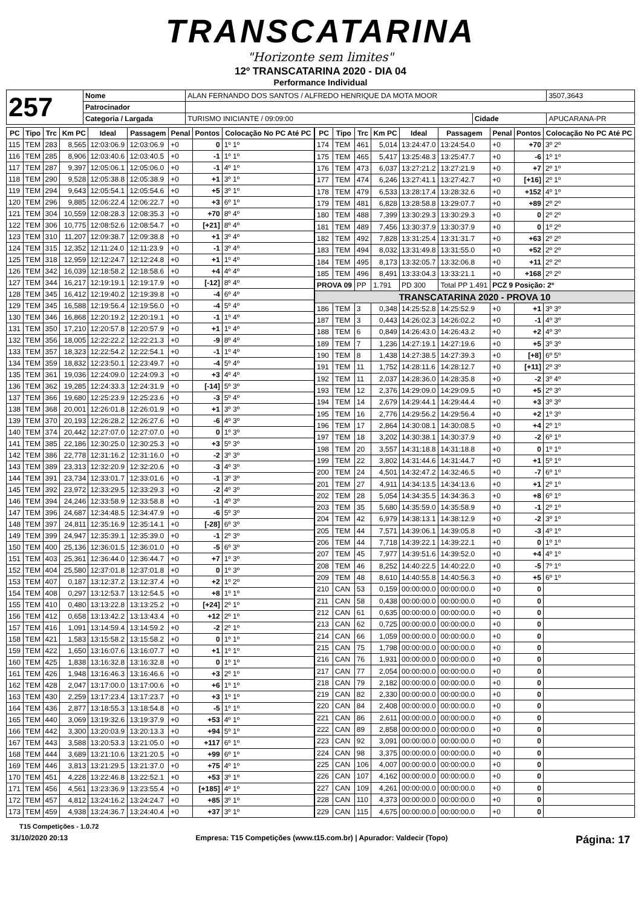TRANSCATARINA
"Horizonte sem limites"
12º TRANSCATARINA 2020 - DIA 04
Performance Individual
| 257 | Nome | ALAN FERNANDO DOS SANTOS / ALFREDO HENRIQUE DA MOTA MOOR | | | | 3507,3643 |
| | Patrocinador | | | | | |
| | Categoria / Largada | | TURISMO INICIANTE / 09:09:00 | Cidade | APUCARANA-PR | |
| PC | Tipo | Trc | Km PC | Ideal | Passagem | Penal | Pontos | Colocação No PC Até PC |
| --- | --- | --- | --- | --- | --- | --- | --- | --- |
| 115 | TEM | 283 | 8,565 | 12:03:06.9 | 12:03:06.9 | +0 | 0 | 1º 1º |
| 116 | TEM | 285 | 8,906 | 12:03:40.6 | 12:03:40.5 | +0 | -1 | 1º 1º |
| 117 | TEM | 287 | 9,397 | 12:05:06.1 | 12:05:06.0 | +0 | -1 | 4º 1º |
| 118 | TEM | 290 | 9,528 | 12:05:38.8 | 12:05:38.9 | +0 | +1 | 3º 1º |
| 119 | TEM | 294 | 9,643 | 12:05:54.1 | 12:05:54.6 | +0 | +5 | 3º 1º |
| 120 | TEM | 296 | 9,885 | 12:06:22.4 | 12:06:22.7 | +0 | +3 | 6º 1º |
| 121 | TEM | 304 | 10,559 | 12:08:28.3 | 12:08:35.3 | +0 | +70 | 8º 4º |
| 122 | TEM | 306 | 10,775 | 12:08:52.6 | 12:08:54.7 | +0 | [+21] | 8º 4º |
| 123 | TEM | 310 | 11,207 | 12:09:38.7 | 12:09:38.8 | +0 | +1 | 3º 4º |
| 124 | TEM | 315 | 12,352 | 12:11:24.0 | 12:11:23.9 | +0 | -1 | 3º 4º |
| 125 | TEM | 318 | 12,959 | 12:12:24.7 | 12:12:24.8 | +0 | +1 | 1º 4º |
| 126 | TEM | 342 | 16,039 | 12:18:58.2 | 12:18:58.6 | +0 | +4 | 4º 4º |
| 127 | TEM | 344 | 16,217 | 12:19:19.1 | 12:19:17.9 | +0 | [-12] | 8º 4º |
| 128 | TEM | 345 | 16,412 | 12:19:40.2 | 12:19:39.8 | +0 | -4 | 6º 4º |
| 129 | TEM | 345 | 16,588 | 12:19:56.4 | 12:19:56.0 | +0 | -4 | 5º 4º |
| 130 | TEM | 346 | 16,868 | 12:20:19.2 | 12:20:19.1 | +0 | -1 | 1º 4º |
| 131 | TEM | 350 | 17,210 | 12:20:57.8 | 12:20:57.9 | +0 | +1 | 1º 4º |
| 132 | TEM | 356 | 18,005 | 12:22:22.2 | 12:22:21.3 | +0 | -9 | 8º 4º |
| 133 | TEM | 357 | 18,323 | 12:22:54.2 | 12:22:54.1 | +0 | -1 | 1º 4º |
| 134 | TEM | 359 | 18,832 | 12:23:50.1 | 12:23:49.7 | +0 | -4 | 5º 4º |
| 135 | TEM | 361 | 19,036 | 12:24:09.0 | 12:24:09.3 | +0 | +3 | 4º 4º |
| 136 | TEM | 362 | 19,285 | 12:24:33.3 | 12:24:31.9 | +0 | [-14] | 5º 3º |
| 137 | TEM | 366 | 19,680 | 12:25:23.9 | 12:25:23.6 | +0 | -3 | 5º 4º |
| 138 | TEM | 368 | 20,001 | 12:26:01.8 | 12:26:01.9 | +0 | +1 | 3º 3º |
| 139 | TEM | 370 | 20,193 | 12:26:28.2 | 12:26:27.6 | +0 | -6 | 4º 3º |
| 140 | TEM | 374 | 20,442 | 12:27:07.0 | 12:27:07.0 | +0 | 0 | 1º 3º |
| 141 | TEM | 385 | 22,186 | 12:30:25.0 | 12:30:25.3 | +0 | +3 | 5º 3º |
| 142 | TEM | 386 | 22,778 | 12:31:16.2 | 12:31:16.0 | +0 | -2 | 3º 3º |
| 143 | TEM | 389 | 23,313 | 12:32:20.9 | 12:32:20.6 | +0 | -3 | 4º 3º |
| 144 | TEM | 391 | 23,734 | 12:33:01.7 | 12:33:01.6 | +0 | -1 | 3º 3º |
| 145 | TEM | 392 | 23,972 | 12:33:29.5 | 12:33:29.3 | +0 | -2 | 4º 3º |
| 146 | TEM | 394 | 24,246 | 12:33:58.9 | 12:33:58.8 | +0 | -1 | 4º 3º |
| 147 | TEM | 396 | 24,687 | 12:34:48.5 | 12:34:47.9 | +0 | -6 | 5º 3º |
| 148 | TEM | 397 | 24,811 | 12:35:16.9 | 12:35:14.1 | +0 | [-28] | 6º 3º |
| 149 | TEM | 399 | 24,947 | 12:35:39.1 | 12:35:39.0 | +0 | -1 | 2º 3º |
| 150 | TEM | 400 | 25,136 | 12:36:01.5 | 12:36:01.0 | +0 | -5 | 6º 3º |
| 151 | TEM | 403 | 25,361 | 12:36:44.0 | 12:36:44.7 | +0 | +7 | 1º 3º |
| 152 | TEM | 404 | 25,580 | 12:37:01.8 | 12:37:01.8 | +0 | 0 | 1º 3º |
| 153 | TEM | 407 | 0,187 | 13:12:37.2 | 13:12:37.4 | +0 | +2 | 1º 2º |
| 154 | TEM | 408 | 0,297 | 13:12:53.7 | 13:12:54.5 | +0 | +8 | 1º 1º |
| 155 | TEM | 410 | 0,480 | 13:13:22.8 | 13:13:25.2 | +0 | [+24] | 2º 1º |
| 156 | TEM | 412 | 0,658 | 13:13:42.2 | 13:13:43.4 | +0 | +12 | 2º 1º |
| 157 | TEM | 416 | 1,091 | 13:14:59.4 | 13:14:59.2 | +0 | -2 | 2º 1º |
| 158 | TEM | 421 | 1,583 | 13:15:58.2 | 13:15:58.2 | +0 | 0 | 1º 1º |
| 159 | TEM | 422 | 1,650 | 13:16:07.6 | 13:16:07.7 | +0 | +1 | 1º 1º |
| 160 | TEM | 425 | 1,838 | 13:16:32.8 | 13:16:32.8 | +0 | 0 | 1º 1º |
| 161 | TEM | 426 | 1,948 | 13:16:46.3 | 13:16:46.6 | +0 | +3 | 2º 1º |
| 162 | TEM | 428 | 2,047 | 13:17:00.0 | 13:17:00.6 | +0 | +6 | 1º 1º |
| 163 | TEM | 430 | 2,259 | 13:17:23.4 | 13:17:23.7 | +0 | +3 | 1º 1º |
| 164 | TEM | 436 | 2,877 | 13:18:55.3 | 13:18:54.8 | +0 | -5 | 1º 1º |
| 165 | TEM | 440 | 3,069 | 13:19:32.6 | 13:19:37.9 | +0 | +53 | 4º 1º |
| 166 | TEM | 442 | 3,300 | 13:20:03.9 | 13:20:13.3 | +0 | +94 | 5º 1º |
| 167 | TEM | 443 | 3,588 | 13:20:53.3 | 13:21:05.0 | +0 | +117 | 6º 1º |
| 168 | TEM | 444 | 3,689 | 13:21:10.6 | 13:21:20.5 | +0 | +99 | 6º 1º |
| 169 | TEM | 446 | 3,813 | 13:21:29.5 | 13:21:37.0 | +0 | +75 | 4º 1º |
| 170 | TEM | 451 | 4,228 | 13:22:46.8 | 13:22:52.1 | +0 | +53 | 3º 1º |
| 171 | TEM | 456 | 4,561 | 13:23:36.9 | 13:23:55.4 | +0 | [+185] | 4º 1º |
| 172 | TEM | 457 | 4,812 | 13:24:16.2 | 13:24:24.7 | +0 | +85 | 3º 1º |
| 173 | TEM | 459 | 4,938 | 13:24:36.7 | 13:24:40.4 | +0 | +37 | 3º 1º |
| PC | Tipo | Trc | Km PC | Ideal | Passagem | Penal | Pontos | Colocação No PC Até PC |
| --- | --- | --- | --- | --- | --- | --- | --- | --- |
| 174 | TEM | 461 | 5,014 | 13:24:47.0 | 13:24:54.0 | +0 | +70 | 3º 2º |
| 175 | TEM | 465 | 5,417 | 13:25:48.3 | 13:25:47.7 | +0 | -6 | 1º 1º |
| 176 | TEM | 473 | 6,037 | 13:27:21.2 | 13:27:21.9 | +0 | +7 | 2º 1º |
| 177 | TEM | 474 | 6,246 | 13:27:41.1 | 13:27:42.7 | +0 | [+16] | 2º 1º |
| 178 | TEM | 479 | 6,533 | 13:28:17.4 | 13:28:32.6 | +0 | +152 | 4º 1º |
| 179 | TEM | 481 | 6,828 | 13:28:58.8 | 13:29:07.7 | +0 | +89 | 2º 2º |
| 180 | TEM | 488 | 7,399 | 13:30:29.3 | 13:30:29.3 | +0 | 0 | 2º 2º |
| 181 | TEM | 489 | 7,456 | 13:30:37.9 | 13:30:37.9 | +0 | 0 | 1º 2º |
| 182 | TEM | 492 | 7,828 | 13:31:25.4 | 13:31:31.7 | +0 | +63 | 2º 2º |
| 183 | TEM | 494 | 8,032 | 13:31:49.8 | 13:31:55.0 | +0 | +52 | 2º 2º |
| 184 | TEM | 495 | 8,173 | 13:32:05.7 | 13:32:06.8 | +0 | +11 | 2º 2º |
| 185 | TEM | 496 | 8,491 | 13:33:04.3 | 13:33:21.1 | +0 | +168 | 2º 2º |
| PROVA 09 | | PP | 1.791 | PD 300 | Total PP 1.491 | PCZ 9 Posição: 2º | | |
| TRANSCATARINA 2020 - PROVA 10 | | | | | | | | |
| 186 | TEM | 3 | 0,348 | 14:25:52.8 | 14:25:52.9 | +0 | +1 | 3º 3º |
| 187 | TEM | 3 | 0,443 | 14:26:02.3 | 14:26:02.2 | +0 | -1 | 4º 3º |
| 188 | TEM | 6 | 0,849 | 14:26:43.0 | 14:26:43.2 | +0 | +2 | 4º 3º |
| 189 | TEM | 7 | 1,236 | 14:27:19.1 | 14:27:19.6 | +0 | +5 | 3º 3º |
| 190 | TEM | 8 | 1,438 | 14:27:38.5 | 14:27:39.3 | +0 | [+8] | 6º 5º |
| 191 | TEM | 11 | 1,752 | 14:28:11.6 | 14:28:12.7 | +0 | [+11] | 2º 3º |
| 192 | TEM | 11 | 2,037 | 14:28:36.0 | 14:28:35.8 | +0 | -2 | 3º 4º |
| 193 | TEM | 12 | 2,376 | 14:29:09.0 | 14:29:09.5 | +0 | +5 | 2º 3º |
| 194 | TEM | 14 | 2,679 | 14:29:44.1 | 14:29:44.4 | +0 | +3 | 3º 3º |
| 195 | TEM | 16 | 2,776 | 14:29:56.2 | 14:29:56.4 | +0 | +2 | 1º 3º |
| 196 | TEM | 17 | 2,864 | 14:30:08.1 | 14:30:08.5 | +0 | +4 | 2º 1º |
| 197 | TEM | 18 | 3,202 | 14:30:38.1 | 14:30:37.9 | +0 | -2 | 6º 1º |
| 198 | TEM | 20 | 3,557 | 14:31:18.8 | 14:31:18.8 | +0 | 0 | 1º 1º |
| 199 | TEM | 22 | 3,802 | 14:31:44.6 | 14:31:44.7 | +0 | +1 | 5º 1º |
| 200 | TEM | 24 | 4,501 | 14:32:47.2 | 14:32:46.5 | +0 | -7 | 6º 1º |
| 201 | TEM | 27 | 4,911 | 14:34:13.5 | 14:34:13.6 | +0 | +1 | 2º 1º |
| 202 | TEM | 28 | 5,054 | 14:34:35.5 | 14:34:36.3 | +0 | +8 | 6º 1º |
| 203 | TEM | 35 | 5,680 | 14:35:59.0 | 14:35:58.9 | +0 | -1 | 2º 1º |
| 204 | TEM | 42 | 6,979 | 14:38:13.1 | 14:38:12.9 | +0 | -2 | 3º 1º |
| 205 | TEM | 44 | 7,571 | 14:39:06.1 | 14:39:05.8 | +0 | -3 | 4º 1º |
| 206 | TEM | 44 | 7,718 | 14:39:22.1 | 14:39:22.1 | +0 | 0 | 1º 1º |
| 207 | TEM | 45 | 7,977 | 14:39:51.6 | 14:39:52.0 | +0 | +4 | 4º 1º |
| 208 | TEM | 46 | 8,252 | 14:40:22.5 | 14:40:22.0 | +0 | -5 | 7º 1º |
| 209 | TEM | 48 | 8,610 | 14:40:55.8 | 14:40:56.3 | +0 | +5 | 6º 1º |
| 210 | CAN | 53 | 0,159 | 00:00:00.0 | 00:00:00.0 | +0 | 0 | |
| 211 | CAN | 58 | 0,438 | 00:00:00.0 | 00:00:00.0 | +0 | 0 | |
| 212 | CAN | 61 | 0,635 | 00:00:00.0 | 00:00:00.0 | +0 | 0 | |
| 213 | CAN | 62 | 0,725 | 00:00:00.0 | 00:00:00.0 | +0 | 0 | |
| 214 | CAN | 66 | 1,059 | 00:00:00.0 | 00:00:00.0 | +0 | 0 | |
| 215 | CAN | 75 | 1,798 | 00:00:00.0 | 00:00:00.0 | +0 | 0 | |
| 216 | CAN | 76 | 1,931 | 00:00:00.0 | 00:00:00.0 | +0 | 0 | |
| 217 | CAN | 77 | 2,054 | 00:00:00.0 | 00:00:00.0 | +0 | 0 | |
| 218 | CAN | 79 | 2,182 | 00:00:00.0 | 00:00:00.0 | +0 | 0 | |
| 219 | CAN | 82 | 2,330 | 00:00:00.0 | 00:00:00.0 | +0 | 0 | |
| 220 | CAN | 84 | 2,408 | 00:00:00.0 | 00:00:00.0 | +0 | 0 | |
| 221 | CAN | 86 | 2,611 | 00:00:00.0 | 00:00:00.0 | +0 | 0 | |
| 222 | CAN | 89 | 2,858 | 00:00:00.0 | 00:00:00.0 | +0 | 0 | |
| 223 | CAN | 92 | 3,091 | 00:00:00.0 | 00:00:00.0 | +0 | 0 | |
| 224 | CAN | 98 | 3,375 | 00:00:00.0 | 00:00:00.0 | +0 | 0 | |
| 225 | CAN | 106 | 4,007 | 00:00:00.0 | 00:00:00.0 | +0 | 0 | |
| 226 | CAN | 107 | 4,162 | 00:00:00.0 | 00:00:00.0 | +0 | 0 | |
| 227 | CAN | 109 | 4,261 | 00:00:00.0 | 00:00:00.0 | +0 | 0 | |
| 228 | CAN | 110 | 4,373 | 00:00:00.0 | 00:00:00.0 | +0 | 0 | |
| 229 | CAN | 115 | 4,675 | 00:00:00.0 | 00:00:00.0 | +0 | 0 | |
T15 Competições - 1.0.72
31/10/2020 20:13 Empresa: T15 Competições (www.t15.com.br) | Apurador: Valdecir (Topo) Página: 17